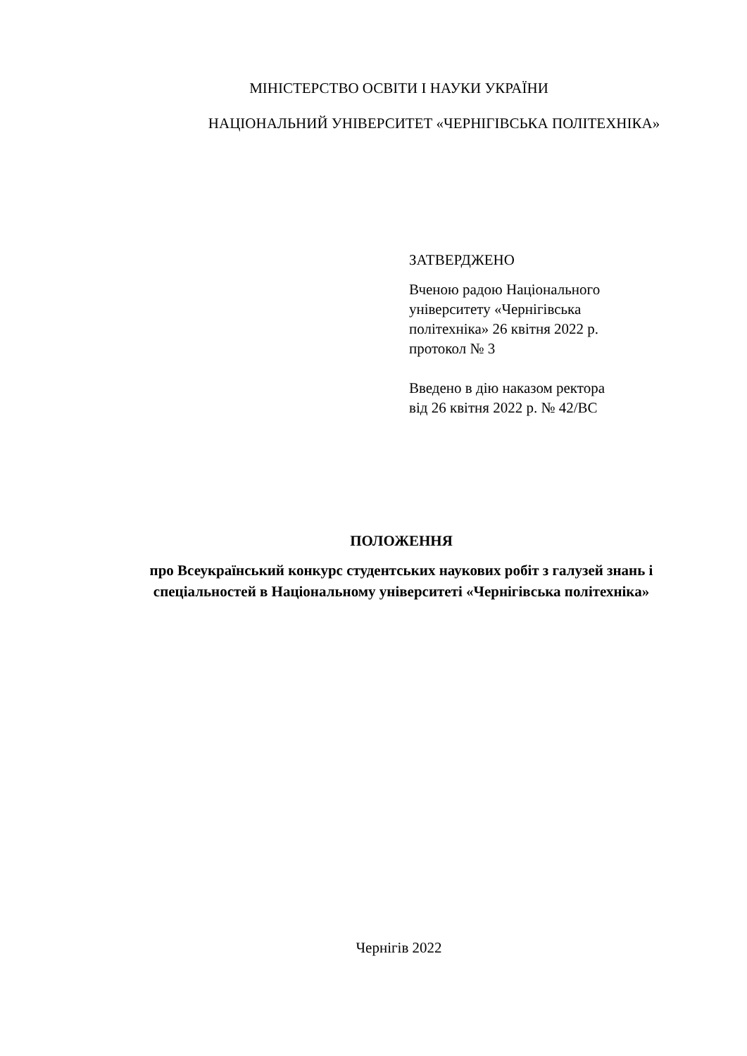МІНІСТЕРСТВО ОСВІТИ І НАУКИ УКРАЇНИ
НАЦІОНАЛЬНИЙ УНІВЕРСИТЕТ «ЧЕРНІГІВСЬКА ПОЛІТЕХНІКА»
ЗАТВЕРДЖЕНО
Вченою радою Національного
університету «Чернігівська
політехніка» 26 квітня 2022 р.
протокол № 3
Введено в дію наказом ректора
від 26 квітня 2022 р. № 42/ВС
ПОЛОЖЕННЯ
про Всеукраїнський конкурс студентських наукових робіт з галузей знань і спеціальностей в Національному університеті «Чернігівська політехніка»
Чернігів 2022